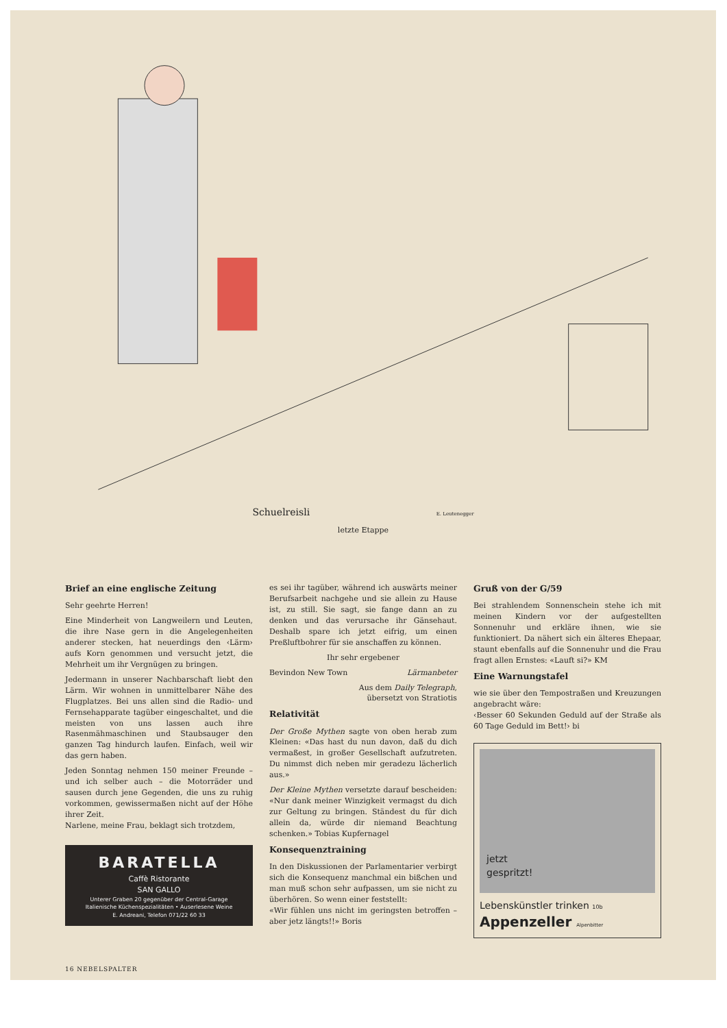Schuelreisli E. Leutenegger
letzte Etappe
Brief an eine englische Zeitung
Sehr geehrte Herren!
Eine Minderheit von Langweilern und Leuten, die ihre Nase gern in die Angelegenheiten anderer stecken, hat neuerdings den ‹Lärm› aufs Korn genommen und versucht jetzt, die Mehrheit um ihr Vergnügen zu bringen.
Jedermann in unserer Nachbarschaft liebt den Lärm. Wir wohnen in unmittelbarer Nähe des Flugplatzes. Bei uns allen sind die Radio- und Fernsehapparate tagüber eingeschaltet, und die meisten von uns lassen auch ihre Rasenmähmaschinen und Staubsauger den ganzen Tag hindurch laufen. Einfach, weil wir das gern haben.
Jeden Sonntag nehmen 150 meiner Freunde – und ich selber auch – die Motorräder und sausen durch jene Gegenden, die uns zu ruhig vorkommen, gewissermaßen nicht auf der Höhe ihrer Zeit.
Narlene, meine Frau, beklagt sich trotzdem,
BARATELLA
Caffè Ristorante
SAN GALLO
Unterer Graben 20 gegenüber der Central-Garage
Italienische Küchenspezialitäten • Auserlesene Weine
E. Andreani, Telefon 071/22 60 33
es sei ihr tagüber, während ich auswärts meiner Berufsarbeit nachgehe und sie allein zu Hause ist, zu still. Sie sagt, sie fange dann an zu denken und das verursache ihr Gänsehaut. Deshalb spare ich jetzt eifrig, um einen Preßluftbohrer für sie anschaffen zu können.
Ihr sehr ergebener
Bevindon New Town Lärmanbeter
Aus dem Daily Telegraph,
übersetzt von Stratiotis
Relativität
Der Große Mythen sagte von oben herab zum Kleinen: «Das hast du nun davon, daß du dich vermaßest, in großer Gesellschaft aufzutreten. Du nimmst dich neben mir geradezu lächerlich aus.»
Der Kleine Mythen versetzte darauf bescheiden: «Nur dank meiner Winzigkeit vermagst du dich zur Geltung zu bringen. Ständest du für dich allein da, würde dir niemand Beachtung schenken.» Tobias Kupfernagel
Konsequenztraining
In den Diskussionen der Parlamentarier verbirgt sich die Konsequenz manchmal ein bißchen und man muß schon sehr aufpassen, um sie nicht zu überhören. So wenn einer feststellt:
«Wir fühlen uns nicht im geringsten betroffen – aber jetz längts!!» Boris
Gruß von der G/59
Bei strahlendem Sonnenschein stehe ich mit meinen Kindern vor der aufgestellten Sonnenuhr und erkläre ihnen, wie sie funktioniert. Da nähert sich ein älteres Ehepaar, staunt ebenfalls auf die Sonnenuhr und die Frau fragt allen Ernstes: «Lauft si?» KM
Eine Warnungstafel
wie sie über den Tempostraßen und Kreuzungen angebracht wäre:
‹Besser 60 Sekunden Geduld auf der Straße als 60 Tage Geduld im Bett!› bi
jetzt
gespritzt!
Lebenskünstler trinken 10b
Appenzeller Alpenbitter
16 NEBELSPALTER